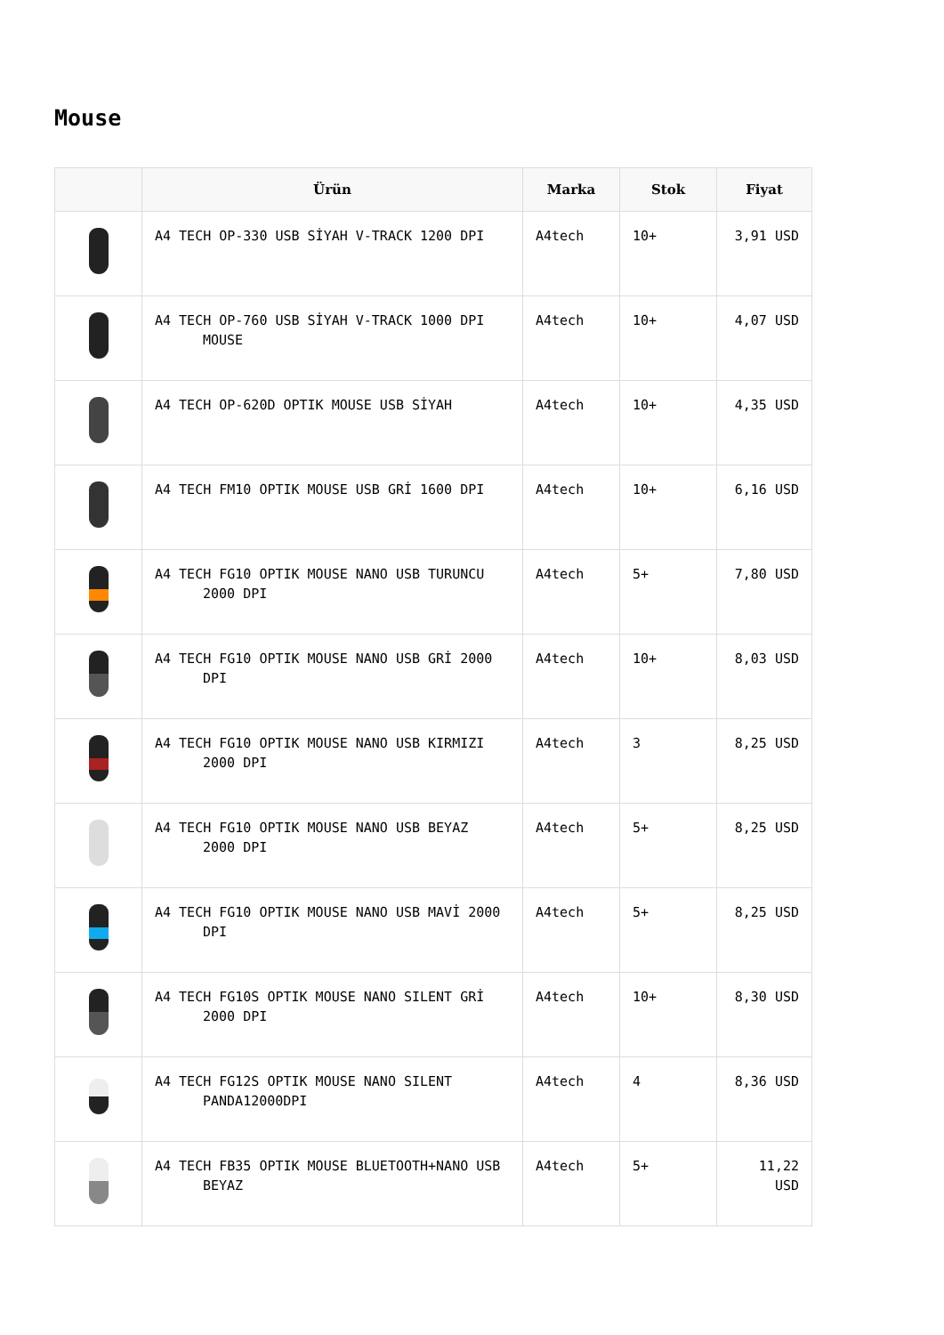Mouse
| | Ürün | Marka | Stok | Fiyat |
| --- | --- | --- | --- | --- |
| | A4 TECH OP-330 USB SİYAH V-TRACK 1200 DPI | A4tech | 10+ | 3,91 USD |
| | A4 TECH OP-760 USB SİYAH V-TRACK 1000 DPI MOUSE | A4tech | 10+ | 4,07 USD |
| | A4 TECH OP-620D OPTIK MOUSE USB SİYAH | A4tech | 10+ | 4,35 USD |
| | A4 TECH FM10 OPTIK MOUSE USB GRİ 1600 DPI | A4tech | 10+ | 6,16 USD |
| | A4 TECH FG10 OPTIK MOUSE NANO USB TURUNCU 2000 DPI | A4tech | 5+ | 7,80 USD |
| | A4 TECH FG10 OPTIK MOUSE NANO USB GRİ 2000 DPI | A4tech | 10+ | 8,03 USD |
| | A4 TECH FG10 OPTIK MOUSE NANO USB KIRMIZI 2000 DPI | A4tech | 3 | 8,25 USD |
| | A4 TECH FG10 OPTIK MOUSE NANO USB BEYAZ 2000 DPI | A4tech | 5+ | 8,25 USD |
| | A4 TECH FG10 OPTIK MOUSE NANO USB MAVİ 2000 DPI | A4tech | 5+ | 8,25 USD |
| | A4 TECH FG10S OPTIK MOUSE NANO SILENT GRİ 2000 DPI | A4tech | 10+ | 8,30 USD |
| | A4 TECH FG12S OPTIK MOUSE NANO SILENT PANDA12000DPI | A4tech | 4 | 8,36 USD |
| | A4 TECH FB35 OPTIK MOUSE BLUETOOTH+NANO USB BEYAZ | A4tech | 5+ | 11,22 USD |